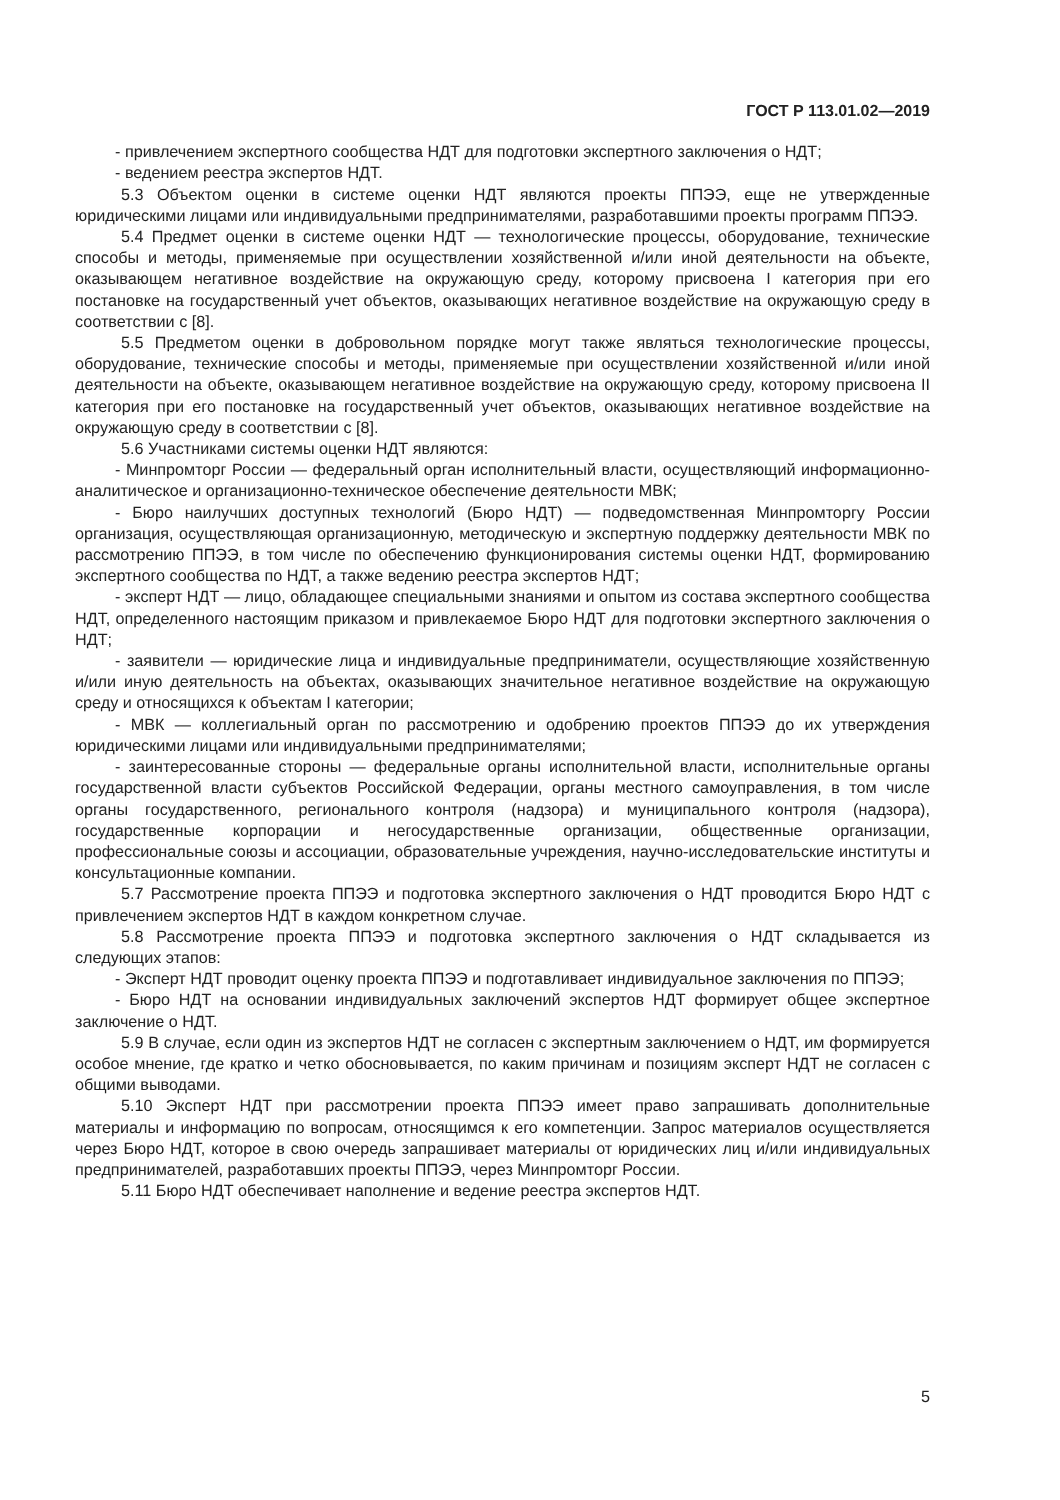ГОСТ Р 113.01.02—2019
- привлечением экспертного сообщества НДТ для подготовки экспертного заключения о НДТ;
- ведением реестра экспертов НДТ.
5.3 Объектом оценки в системе оценки НДТ являются проекты ППЭЭ, еще не утвержденные юридическими лицами или индивидуальными предпринимателями, разработавшими проекты программ ППЭЭ.
5.4 Предмет оценки в системе оценки НДТ — технологические процессы, оборудование, технические способы и методы, применяемые при осуществлении хозяйственной и/или иной деятельности на объекте, оказывающем негативное воздействие на окружающую среду, которому присвоена I категория при его постановке на государственный учет объектов, оказывающих негативное воздействие на окружающую среду в соответствии с [8].
5.5 Предметом оценки в добровольном порядке могут также являться технологические процессы, оборудование, технические способы и методы, применяемые при осуществлении хозяйственной и/или иной деятельности на объекте, оказывающем негативное воздействие на окружающую среду, которому присвоена II категория при его постановке на государственный учет объектов, оказывающих негативное воздействие на окружающую среду в соответствии с [8].
5.6 Участниками системы оценки НДТ являются:
- Минпромторг России — федеральный орган исполнительный власти, осуществляющий информационно-аналитическое и организационно-техническое обеспечение деятельности МВК;
- Бюро наилучших доступных технологий (Бюро НДТ) — подведомственная Минпромторгу России организация, осуществляющая организационную, методическую и экспертную поддержку деятельности МВК по рассмотрению ППЭЭ, в том числе по обеспечению функционирования системы оценки НДТ, формированию экспертного сообщества по НДТ, а также ведению реестра экспертов НДТ;
- эксперт НДТ — лицо, обладающее специальными знаниями и опытом из состава экспертного сообщества НДТ, определенного настоящим приказом и привлекаемое Бюро НДТ для подготовки экспертного заключения о НДТ;
- заявители — юридические лица и индивидуальные предприниматели, осуществляющие хозяйственную и/или иную деятельность на объектах, оказывающих значительное негативное воздействие на окружающую среду и относящихся к объектам I категории;
- МВК — коллегиальный орган по рассмотрению и одобрению проектов ППЭЭ до их утверждения юридическими лицами или индивидуальными предпринимателями;
- заинтересованные стороны — федеральные органы исполнительной власти, исполнительные органы государственной власти субъектов Российской Федерации, органы местного самоуправления, в том числе органы государственного, регионального контроля (надзора) и муниципального контроля (надзора), государственные корпорации и негосударственные организации, общественные организации, профессиональные союзы и ассоциации, образовательные учреждения, научно-исследовательские институты и консультационные компании.
5.7 Рассмотрение проекта ППЭЭ и подготовка экспертного заключения о НДТ проводится Бюро НДТ с привлечением экспертов НДТ в каждом конкретном случае.
5.8 Рассмотрение проекта ППЭЭ и подготовка экспертного заключения о НДТ складывается из следующих этапов:
- Эксперт НДТ проводит оценку проекта ППЭЭ и подготавливает индивидуальное заключения по ППЭЭ;
- Бюро НДТ на основании индивидуальных заключений экспертов НДТ формирует общее экспертное заключение о НДТ.
5.9 В случае, если один из экспертов НДТ не согласен с экспертным заключением о НДТ, им формируется особое мнение, где кратко и четко обосновывается, по каким причинам и позициям эксперт НДТ не согласен с общими выводами.
5.10 Эксперт НДТ при рассмотрении проекта ППЭЭ имеет право запрашивать дополнительные материалы и информацию по вопросам, относящимся к его компетенции. Запрос материалов осуществляется через Бюро НДТ, которое в свою очередь запрашивает материалы от юридических лиц и/или индивидуальных предпринимателей, разработавших проекты ППЭЭ, через Минпромторг России.
5.11 Бюро НДТ обеспечивает наполнение и ведение реестра экспертов НДТ.
5